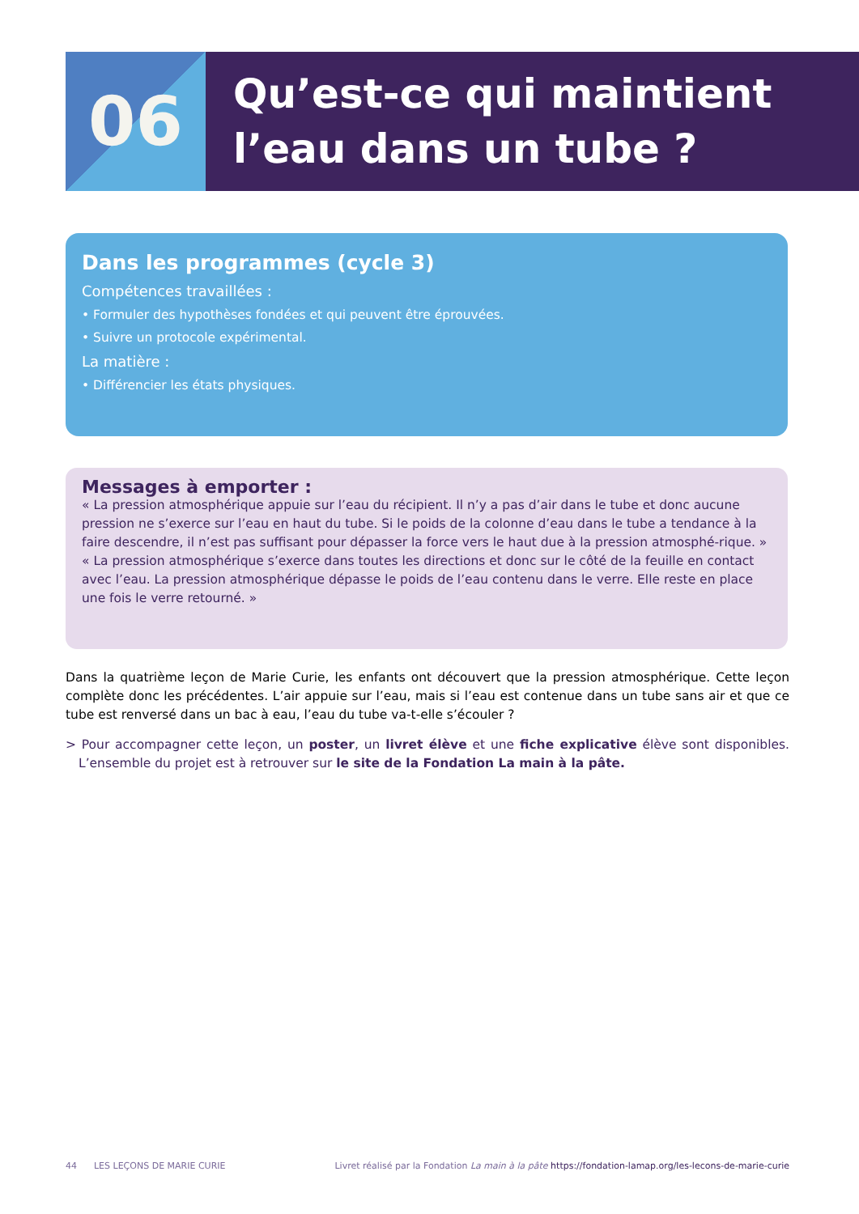06
Qu’est-ce qui maintient l’eau dans un tube ?
Dans les programmes (cycle 3)
Compétences travaillées :
• Formuler des hypothèses fondées et qui peuvent être éprouvées.
• Suivre un protocole expérimental.
La matière :
• Différencier les états physiques.
Messages à emporter :
« La pression atmosphérique appuie sur l’eau du récipient. Il n’y a pas d’air dans le tube et donc aucune pression ne s’exerce sur l’eau en haut du tube. Si le poids de la colonne d’eau dans le tube a tendance à la faire descendre, il n’est pas suffisant pour dépasser la force vers le haut due à la pression atmosphé-rique. »
« La pression atmosphérique s’exerce dans toutes les directions et donc sur le côté de la feuille en contact avec l’eau. La pression atmosphérique dépasse le poids de l’eau contenu dans le verre. Elle reste en place une fois le verre retourné. »
Dans la quatrième leçon de Marie Curie, les enfants ont découvert que la pression atmosphérique. Cette leçon complète donc les précédentes. L’air appuie sur l’eau, mais si l’eau est contenue dans un tube sans air et que ce tube est renversé dans un bac à eau, l’eau du tube va-t-elle s’écouler ?
> Pour accompagner cette leçon, un poster, un livret élève et une fiche explicative élève sont disponibles. L’ensemble du projet est à retrouver sur le site de la Fondation La main à la pâte.
44 LES LEÇONS DE MARIE CURIE Livret réalisé par la Fondation La main à la pâte https://fondation-lamap.org/les-lecons-de-marie-curie